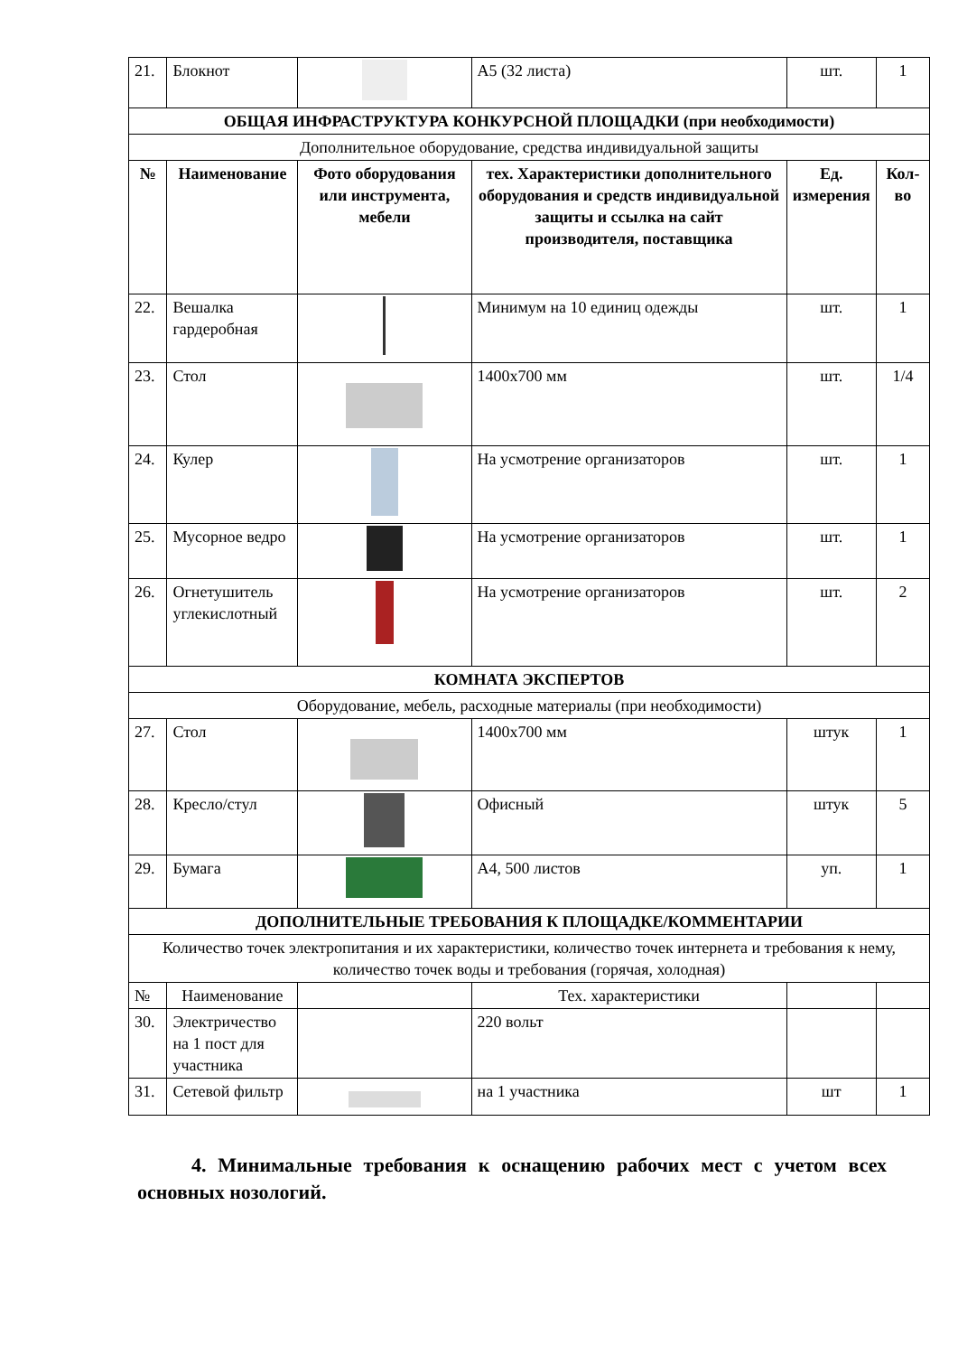| 21. | Блокнот | | А5 (32 листа) | шт. | 1 |
| ОБЩАЯ ИНФРАСТРУКТУРА КОНКУРСНОЙ ПЛОЩАДКИ (при необходимости) | | | | | |
| Дополнительное оборудование, средства индивидуальной защиты | | | | | |
| № | Наименование | Фото оборудования или инструмента, мебели | тех. Характеристики дополнительного оборудования и средств индивидуальной защиты и ссылка на сайт производителя, поставщика | Ед. измерения | Кол-во |
| 22. | Вешалка гардеробная | | Минимум на 10 единиц одежды | шт. | 1 |
| 23. | Стол | | 1400х700 мм | шт. | 1/4 |
| 24. | Кулер | | На усмотрение организаторов | шт. | 1 |
| 25. | Мусорное ведро | | На усмотрение организаторов | шт. | 1 |
| 26. | Огнетушитель углекислотный | | На усмотрение организаторов | шт. | 2 |
| КОМНАТА ЭКСПЕРТОВ | | | | | |
| Оборудование, мебель, расходные материалы (при необходимости) | | | | | |
| 27. | Стол | | 1400х700 мм | штук | 1 |
| 28. | Кресло/стул | | Офисный | штук | 5 |
| 29. | Бумага | | А4, 500 листов | уп. | 1 |
| ДОПОЛНИТЕЛЬНЫЕ ТРЕБОВАНИЯ К ПЛОЩАДКЕ/КОММЕНТАРИИ | | | | | |
| Количество точек электропитания и их характеристики, количество точек интернета и требования к нему, количество точек воды и требования (горячая, холодная) | | | | | |
| № | Наименование | | Тех. характеристики | | |
| 30. | Электричество на 1 пост для участника | | 220 вольт | | |
| 31. | Сетевой фильтр | | на 1 участника | шт | 1 |
4. Минимальные требования к оснащению рабочих мест с учетом всех основных нозологий.